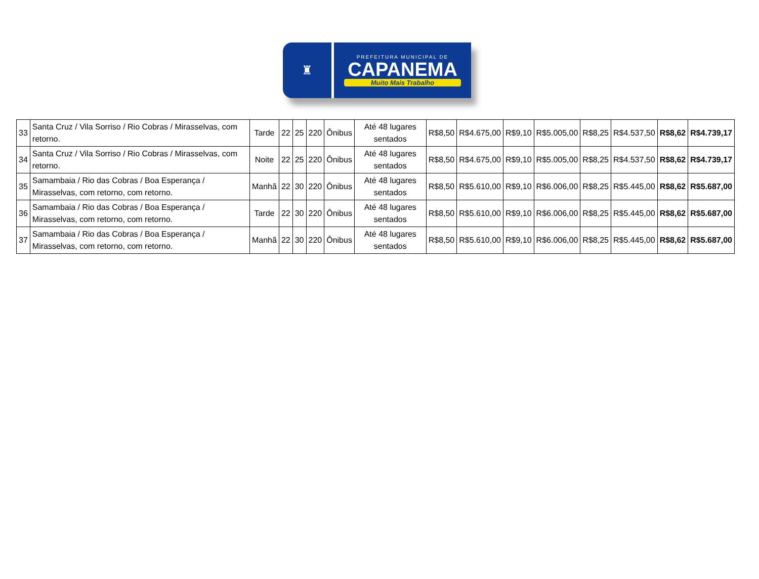♜
PREFEITURA MUNICIPAL DE
CAPANEMA
Muito Mais Trabalho
| 33 | Santa Cruz / Vila Sorriso / Rio Cobras / Mirasselvas, com retorno. | Tarde | 22 | 25 | 220 | Ônibus | Até 48 lugares sentados | R$8,50 | R$4.675,00 | R$9,10 | R$5.005,00 | R$8,25 | R$4.537,50 | R$8,62 | R$4.739,17 |
| 34 | Santa Cruz / Vila Sorriso / Rio Cobras / Mirasselvas, com retorno. | Noite | 22 | 25 | 220 | Ônibus | Até 48 lugares sentados | R$8,50 | R$4.675,00 | R$9,10 | R$5.005,00 | R$8,25 | R$4.537,50 | R$8,62 | R$4.739,17 |
| 35 | Samambaia / Rio das Cobras / Boa Esperança / Mirasselvas, com retorno, com retorno. | Manhã | 22 | 30 | 220 | Ônibus | Até 48 lugares sentados | R$8,50 | R$5.610,00 | R$9,10 | R$6.006,00 | R$8,25 | R$5.445,00 | R$8,62 | R$5.687,00 |
| 36 | Samambaia / Rio das Cobras / Boa Esperança / Mirasselvas, com retorno, com retorno. | Tarde | 22 | 30 | 220 | Ônibus | Até 48 lugares sentados | R$8,50 | R$5.610,00 | R$9,10 | R$6.006,00 | R$8,25 | R$5.445,00 | R$8,62 | R$5.687,00 |
| 37 | Samambaia / Rio das Cobras / Boa Esperança / Mirasselvas, com retorno, com retorno. | Manhã | 22 | 30 | 220 | Ônibus | Até 48 lugares sentados | R$8,50 | R$5.610,00 | R$9,10 | R$6.006,00 | R$8,25 | R$5.445,00 | R$8,62 | R$5.687,00 |